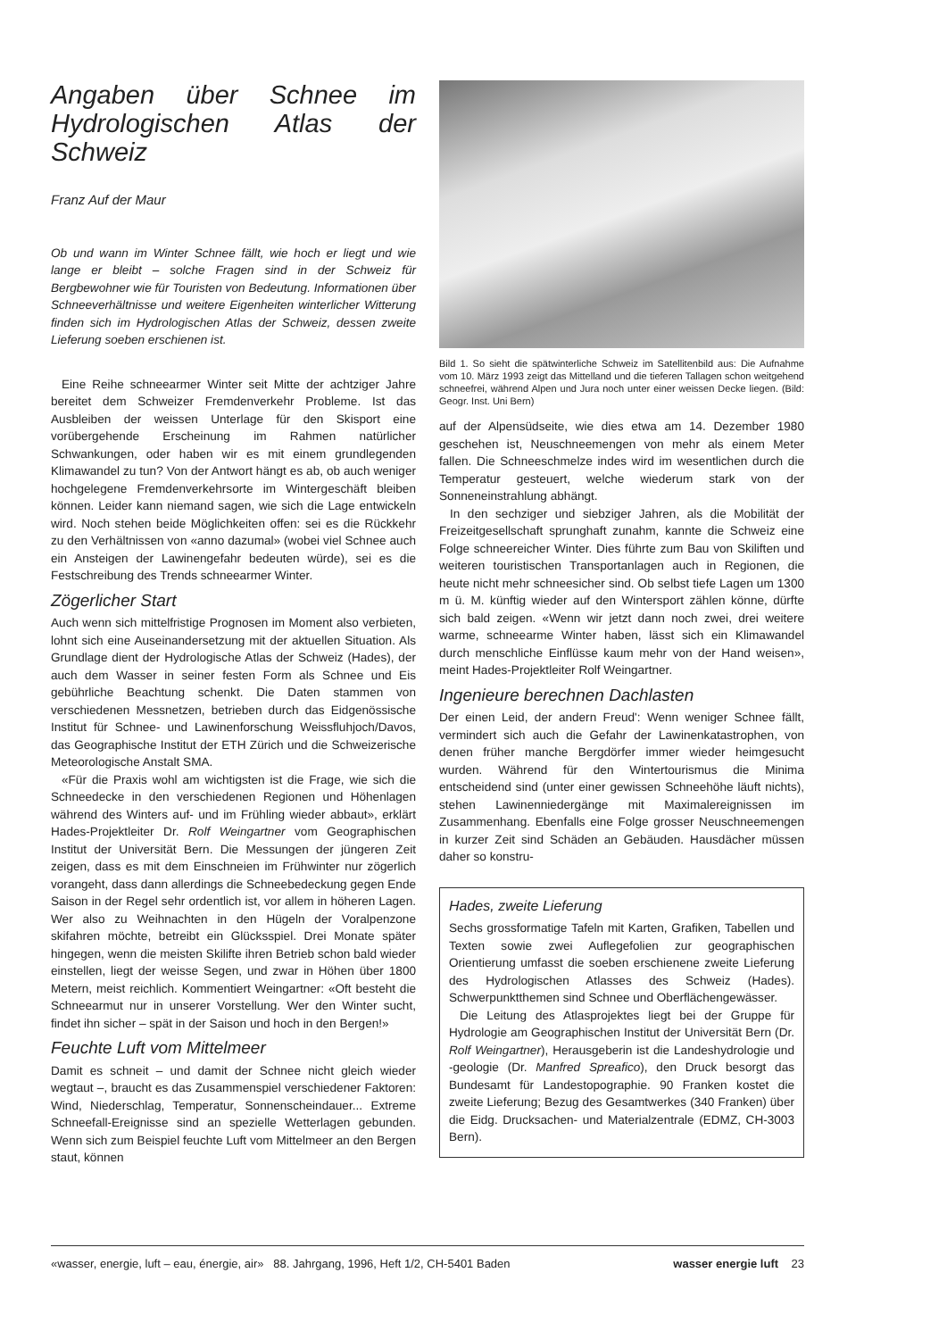Angaben über Schnee im Hydrologischen Atlas der Schweiz
Franz Auf der Maur
Ob und wann im Winter Schnee fällt, wie hoch er liegt und wie lange er bleibt – solche Fragen sind in der Schweiz für Bergbewohner wie für Touristen von Bedeutung. Informationen über Schneeverhältnisse und weitere Eigenheiten winterlicher Witterung finden sich im Hydrologischen Atlas der Schweiz, dessen zweite Lieferung soeben erschienen ist.
Eine Reihe schneearmer Winter seit Mitte der achtziger Jahre bereitet dem Schweizer Fremdenverkehr Probleme. Ist das Ausbleiben der weissen Unterlage für den Skisport eine vorübergehende Erscheinung im Rahmen natürlicher Schwankungen, oder haben wir es mit einem grundlegenden Klimawandel zu tun? Von der Antwort hängt es ab, ob auch weniger hochgelegene Fremdenverkehrsorte im Wintergeschäft bleiben können. Leider kann niemand sagen, wie sich die Lage entwickeln wird. Noch stehen beide Möglichkeiten offen: sei es die Rückkehr zu den Verhältnissen von «anno dazumal» (wobei viel Schnee auch ein Ansteigen der Lawinengefahr bedeuten würde), sei es die Festschreibung des Trends schneearmer Winter.
Zögerlicher Start
Auch wenn sich mittelfristige Prognosen im Moment also verbieten, lohnt sich eine Auseinandersetzung mit der aktuellen Situation. Als Grundlage dient der Hydrologische Atlas der Schweiz (Hades), der auch dem Wasser in seiner festen Form als Schnee und Eis gebührliche Beachtung schenkt. Die Daten stammen von verschiedenen Messnetzen, betrieben durch das Eidgenössische Institut für Schnee- und Lawinenforschung Weissfluhjoch/Davos, das Geographische Institut der ETH Zürich und die Schweizerische Meteorologische Anstalt SMA.
«Für die Praxis wohl am wichtigsten ist die Frage, wie sich die Schneedecke in den verschiedenen Regionen und Höhenlagen während des Winters auf- und im Frühling wieder abbaut», erklärt Hades-Projektleiter Dr. Rolf Weingartner vom Geographischen Institut der Universität Bern. Die Messungen der jüngeren Zeit zeigen, dass es mit dem Einschneien im Frühwinter nur zögerlich vorangeht, dass dann allerdings die Schneebedeckung gegen Ende Saison in der Regel sehr ordentlich ist, vor allem in höheren Lagen. Wer also zu Weihnachten in den Hügeln der Voralpenzone skifahren möchte, betreibt ein Glücksspiel. Drei Monate später hingegen, wenn die meisten Skilifte ihren Betrieb schon bald wieder einstellen, liegt der weisse Segen, und zwar in Höhen über 1800 Metern, meist reichlich. Kommentiert Weingartner: «Oft besteht die Schneearmut nur in unserer Vorstellung. Wer den Winter sucht, findet ihn sicher – spät in der Saison und hoch in den Bergen!»
Feuchte Luft vom Mittelmeer
Damit es schneit – und damit der Schnee nicht gleich wieder wegtaut –, braucht es das Zusammenspiel verschiedener Faktoren: Wind, Niederschlag, Temperatur, Sonnenscheindauer... Extreme Schneefall-Ereignisse sind an spezielle Wetterlagen gebunden. Wenn sich zum Beispiel feuchte Luft vom Mittelmeer an den Bergen staut, können
Bild 1. So sieht die spätwinterliche Schweiz im Satellitenbild aus: Die Aufnahme vom 10. März 1993 zeigt das Mittelland und die tieferen Tallagen schon weitgehend schneefrei, während Alpen und Jura noch unter einer weissen Decke liegen. (Bild: Geogr. Inst. Uni Bern)
auf der Alpensüdseite, wie dies etwa am 14. Dezember 1980 geschehen ist, Neuschneemengen von mehr als einem Meter fallen. Die Schneeschmelze indes wird im wesentlichen durch die Temperatur gesteuert, welche wiederum stark von der Sonneneinstrahlung abhängt.
In den sechziger und siebziger Jahren, als die Mobilität der Freizeitgesellschaft sprunghaft zunahm, kannte die Schweiz eine Folge schneereicher Winter. Dies führte zum Bau von Skiliften und weiteren touristischen Transportanlagen auch in Regionen, die heute nicht mehr schneesicher sind. Ob selbst tiefe Lagen um 1300 m ü. M. künftig wieder auf den Wintersport zählen könne, dürfte sich bald zeigen. «Wenn wir jetzt dann noch zwei, drei weitere warme, schneearme Winter haben, lässt sich ein Klimawandel durch menschliche Einflüsse kaum mehr von der Hand weisen», meint Hades-Projektleiter Rolf Weingartner.
Ingenieure berechnen Dachlasten
Der einen Leid, der andern Freud': Wenn weniger Schnee fällt, vermindert sich auch die Gefahr der Lawinenkatastrophen, von denen früher manche Bergdörfer immer wieder heimgesucht wurden. Während für den Wintertourismus die Minima entscheidend sind (unter einer gewissen Schneehöhe läuft nichts), stehen Lawinenniedergänge mit Maximalereignissen im Zusammenhang. Ebenfalls eine Folge grosser Neuschneemengen in kurzer Zeit sind Schäden an Gebäuden. Hausdächer müssen daher so konstru-
Hades, zweite Lieferung
Sechs grossformatige Tafeln mit Karten, Grafiken, Tabellen und Texten sowie zwei Auflegefolien zur geographischen Orientierung umfasst die soeben erschienene zweite Lieferung des Hydrologischen Atlasses des Schweiz (Hades). Schwerpunktthemen sind Schnee und Oberflächengewässer.
Die Leitung des Atlasprojektes liegt bei der Gruppe für Hydrologie am Geographischen Institut der Universität Bern (Dr. Rolf Weingartner), Herausgeberin ist die Landeshydrologie und -geologie (Dr. Manfred Spreafico), den Druck besorgt das Bundesamt für Landestopographie. 90 Franken kostet die zweite Lieferung; Bezug des Gesamtwerkes (340 Franken) über die Eidg. Drucksachen- und Materialzentrale (EDMZ, CH-3003 Bern).
«wasser, energie, luft – eau, énergie, air» 88. Jahrgang, 1996, Heft 1/2, CH-5401 Baden wasser energie luft 23